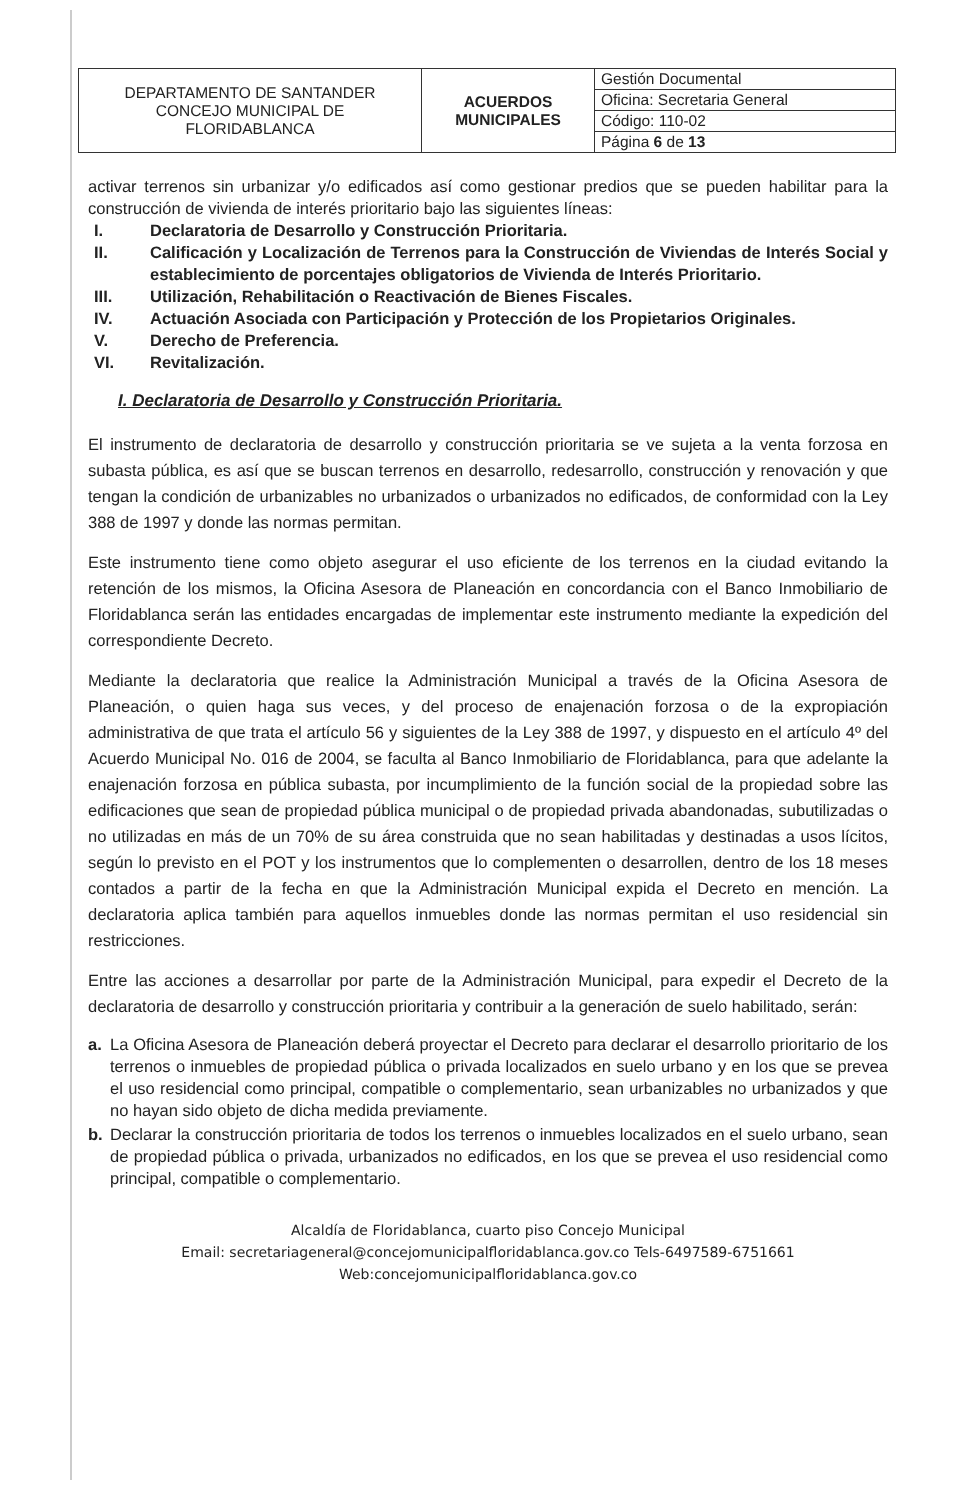| DEPARTAMENTO DE SANTANDER CONCEJO MUNICIPAL DE FLORIDABLANCA | ACUERDOS MUNICIPALES | Gestión Documental |
| | | Oficina: Secretaria General |
| | | Código: 110-02 |
| | | Página 6 de 13 |
activar terrenos sin urbanizar y/o edificados así como gestionar predios que se pueden habilitar para la construcción de vivienda de interés prioritario bajo las siguientes líneas:
I. Declaratoria de Desarrollo y Construcción Prioritaria.
II. Calificación y Localización de Terrenos para la Construcción de Viviendas de Interés Social y establecimiento de porcentajes obligatorios de Vivienda de Interés Prioritario.
III. Utilización, Rehabilitación o Reactivación de Bienes Fiscales.
IV. Actuación Asociada con Participación y Protección de los Propietarios Originales.
V. Derecho de Preferencia.
VI. Revitalización.
I. Declaratoria de Desarrollo y Construcción Prioritaria.
El instrumento de declaratoria de desarrollo y construcción prioritaria se ve sujeta a la venta forzosa en subasta pública, es así que se buscan terrenos en desarrollo, redesarrollo, construcción y renovación y que tengan la condición de urbanizables no urbanizados o urbanizados no edificados, de conformidad con la Ley 388 de 1997 y donde las normas permitan.
Este instrumento tiene como objeto asegurar el uso eficiente de los terrenos en la ciudad evitando la retención de los mismos, la Oficina Asesora de Planeación en concordancia con el Banco Inmobiliario de Floridablanca serán las entidades encargadas de implementar este instrumento mediante la expedición del correspondiente Decreto.
Mediante la declaratoria que realice la Administración Municipal a través de la Oficina Asesora de Planeación, o quien haga sus veces, y del proceso de enajenación forzosa o de la expropiación administrativa de que trata el artículo 56 y siguientes de la Ley 388 de 1997, y dispuesto en el artículo 4º del Acuerdo Municipal No. 016 de 2004, se faculta al Banco Inmobiliario de Floridablanca, para que adelante la enajenación forzosa en pública subasta, por incumplimiento de la función social de la propiedad sobre las edificaciones que sean de propiedad pública municipal o de propiedad privada abandonadas, subutilizadas o no utilizadas en más de un 70% de su área construida que no sean habilitadas y destinadas a usos lícitos, según lo previsto en el POT y los instrumentos que lo complementen o desarrollen, dentro de los 18 meses contados a partir de la fecha en que la Administración Municipal expida el Decreto en mención. La declaratoria aplica también para aquellos inmuebles donde las normas permitan el uso residencial sin restricciones.
Entre las acciones a desarrollar por parte de la Administración Municipal, para expedir el Decreto de la declaratoria de desarrollo y construcción prioritaria y contribuir a la generación de suelo habilitado, serán:
a. La Oficina Asesora de Planeación deberá proyectar el Decreto para declarar el desarrollo prioritario de los terrenos o inmuebles de propiedad pública o privada localizados en suelo urbano y en los que se prevea el uso residencial como principal, compatible o complementario, sean urbanizables no urbanizados y que no hayan sido objeto de dicha medida previamente.
b. Declarar la construcción prioritaria de todos los terrenos o inmuebles localizados en el suelo urbano, sean de propiedad pública o privada, urbanizados no edificados, en los que se prevea el uso residencial como principal, compatible o complementario.
Alcaldía de Floridablanca, cuarto piso Concejo Municipal
Email: secretariageneral@concejomunicipalfloridablanca.gov.co Tels-6497589-6751661
Web:concejomunicipalfloridablanca.gov.co